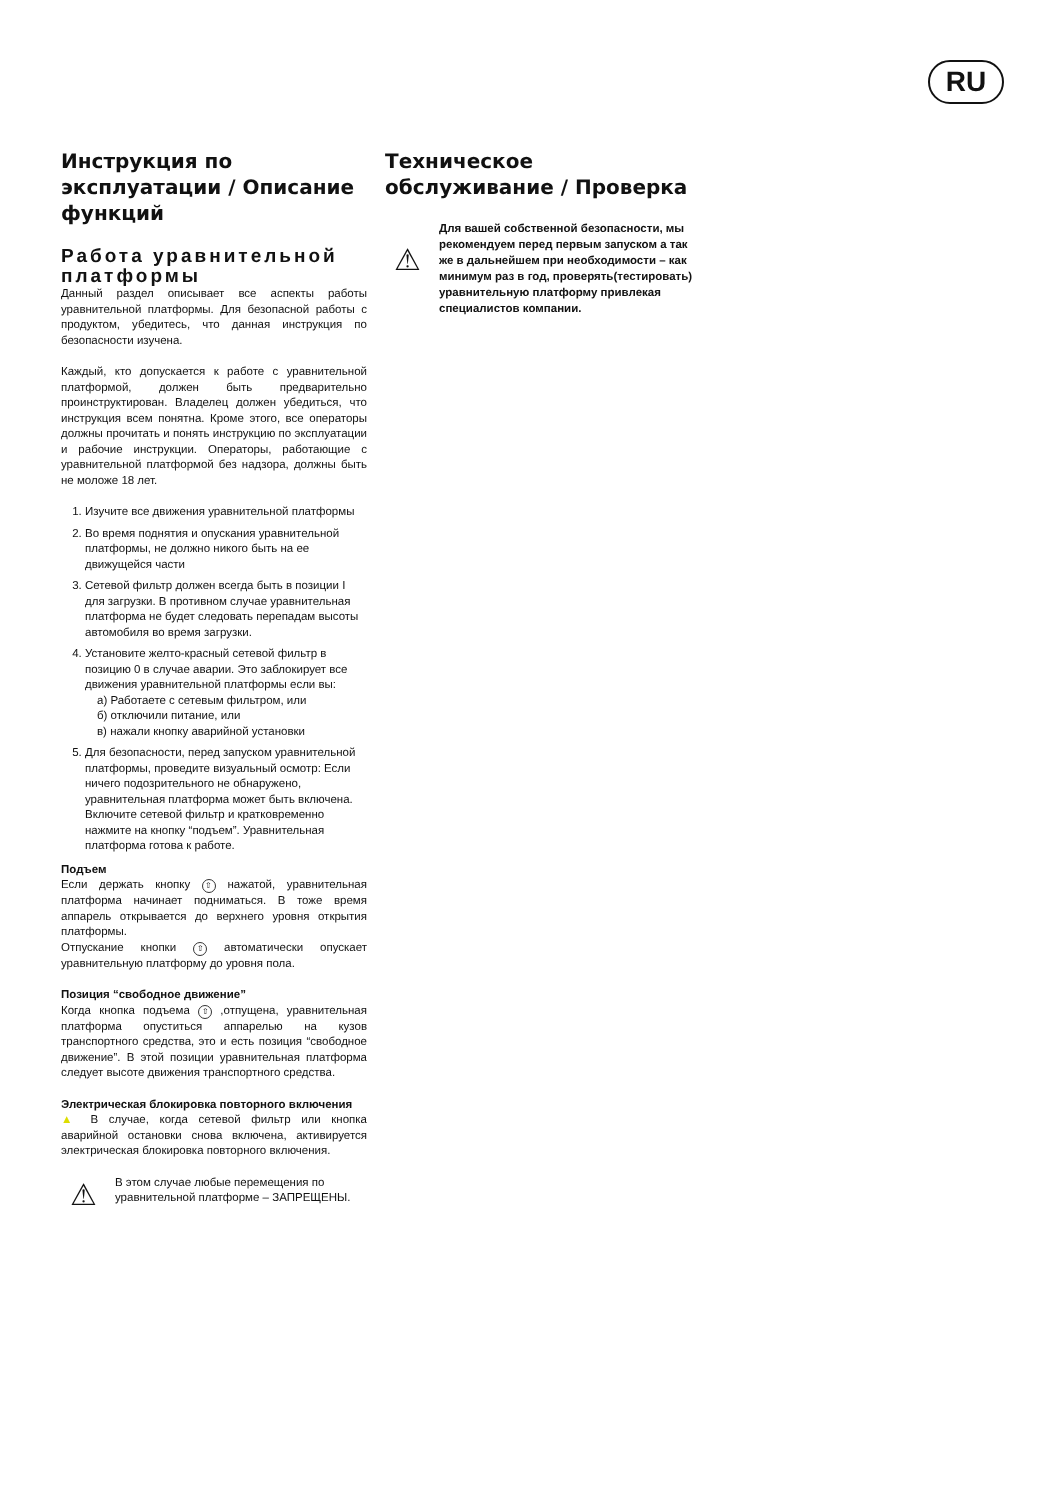RU
Инструкция по эксплуатации / Описание функций
Работа уравнительной платформы
Данный раздел описывает все аспекты работы уравнительной платформы. Для безопасной работы с продуктом, убедитесь, что данная инструкция по безопасности изучена.
Каждый, кто допускается к работе с уравнительной платформой, должен быть предварительно проинструктирован. Владелец должен убедиться, что инструкция всем понятна. Кроме этого, все операторы должны прочитать и понять инструкцию по эксплуатации и рабочие инструкции. Операторы, работающие с уравнительной платформой без надзора, должны быть не моложе 18 лет.
1. Изучите все движения уравнительной платформы
2. Во время поднятия и опускания уравнительной платформы, не должно никого быть на ее движущейся части
3. Сетевой фильтр должен всегда быть в позиции I для загрузки. В противном случае уравнительная платформа не будет следовать перепадам высоты автомобиля во время загрузки.
4. Установите желто-красный сетевой фильтр в позицию 0 в случае аварии. Это заблокирует все движения уравнительной платформы если вы:
а) Работаете с сетевым фильтром, или
б) отключили питание, или
в) нажали кнопку аварийной установки
5. Для безопасности, перед запуском уравнительной платформы, проведите визуальный осмотр: Если ничего подозрительного не обнаружено, уравнительная платформа может быть включена. Включите сетевой фильтр и кратковременно нажмите на кнопку “подъем”. Уравнительная платформа готова к работе.
Подъем
Если держать кнопку ⇧ нажатой, уравнительная платформа начинает подниматься. В тоже время аппарель открывается до верхнего уровня открытия платформы.
Отпускание кнопки ⇧ автоматически опускает уравнительную платформу до уровня пола.
Позиция “свободное движение”
Когда кнопка подъема ⇧ ,отпущена, уравнительная платформа опуститься аппарелью на кузов транспортного средства, это и есть позиция “свободное движение”. В этой позиции уравнительная платформа следует высоте движения транспортного средства.
Электрическая блокировка повторного включения
▲ В случае, когда сетевой фильтр или кнопка аварийной остановки снова включена, активируется электрическая блокировка повторного включения.
⚠
В этом случае любые перемещения по уравнительной платформе – ЗАПРЕЩЕНЫ.
Техническое обслуживание / Проверка
⚠
Для вашей собственной безопасности, мы рекомендуем перед первым запуском а так же в дальнейшем при необходимости – как минимум раз в год, проверять(тестировать) уравнительную платформу привлекая специалистов компании.